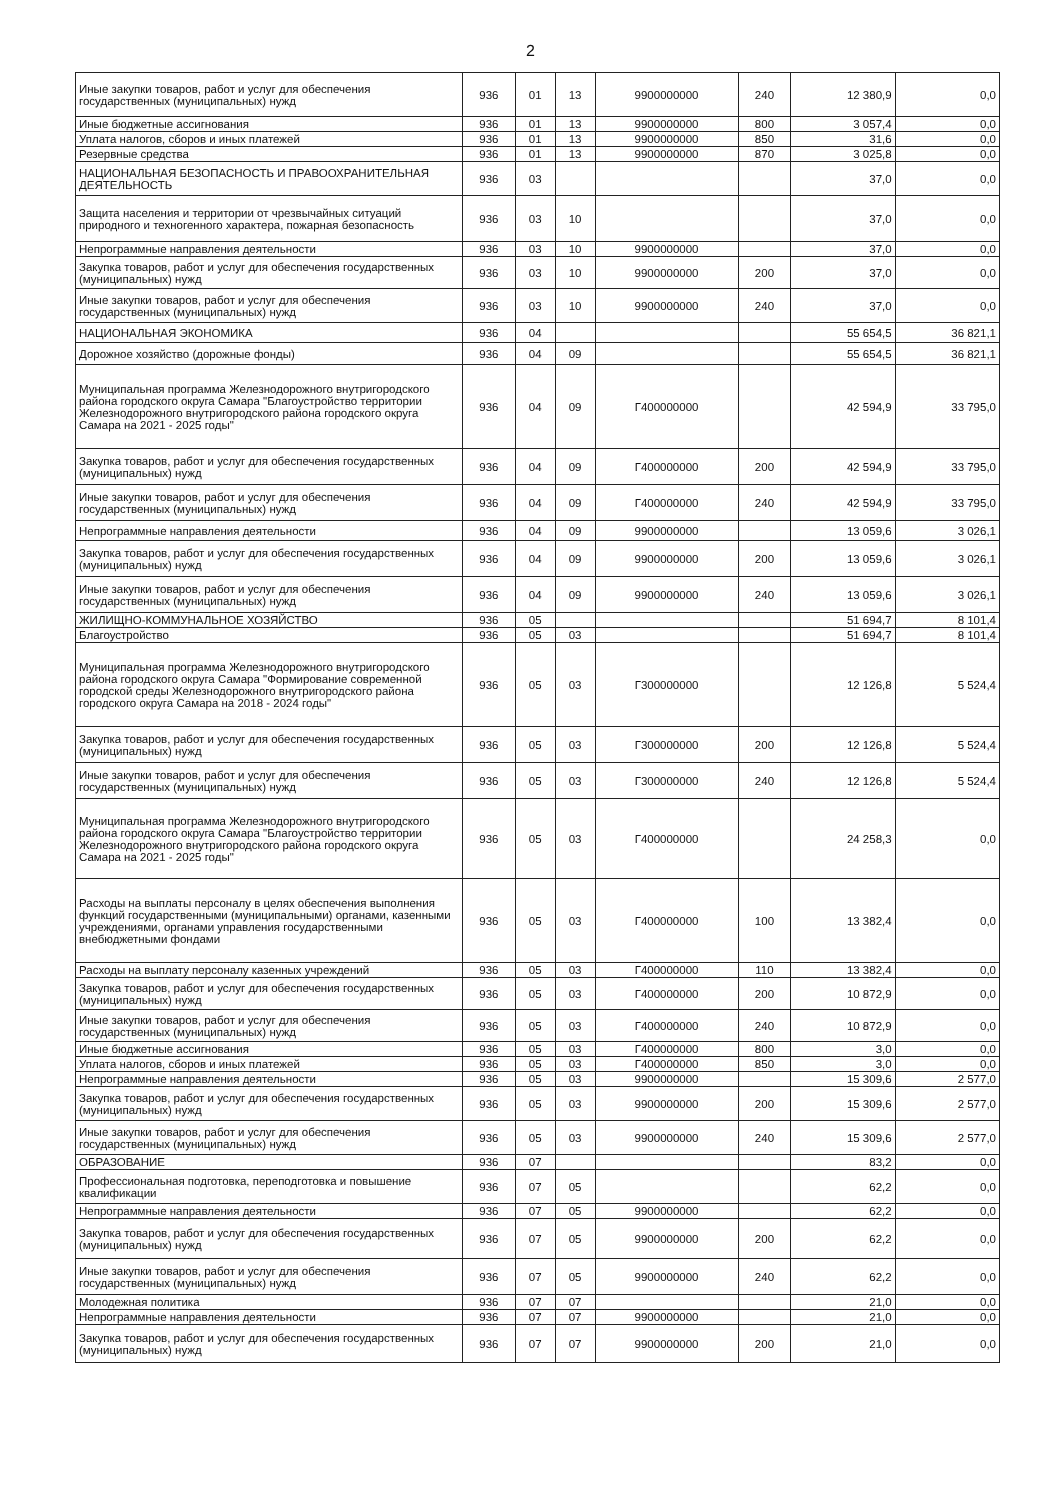2
| Иные закупки товаров, работ и услуг для обеспечения государственных (муниципальных) нужд | 936 | 01 | 13 | 9900000000 | 240 | 12 380,9 | 0,0 |
| Иные бюджетные ассигнования | 936 | 01 | 13 | 9900000000 | 800 | 3 057,4 | 0,0 |
| Уплата налогов, сборов и иных платежей | 936 | 01 | 13 | 9900000000 | 850 | 31,6 | 0,0 |
| Резервные средства | 936 | 01 | 13 | 9900000000 | 870 | 3 025,8 | 0,0 |
| НАЦИОНАЛЬНАЯ БЕЗОПАСНОСТЬ И ПРАВООХРАНИТЕЛЬНАЯ ДЕЯТЕЛЬНОСТЬ | 936 | 03 | | | | 37,0 | 0,0 |
| Защита населения и территории от чрезвычайных ситуаций природного и техногенного характера, пожарная безопасность | 936 | 03 | 10 | | | 37,0 | 0,0 |
| Непрограммные направления деятельности | 936 | 03 | 10 | 9900000000 | | 37,0 | 0,0 |
| Закупка товаров, работ и услуг для обеспечения государственных (муниципальных) нужд | 936 | 03 | 10 | 9900000000 | 200 | 37,0 | 0,0 |
| Иные закупки товаров, работ и услуг для обеспечения государственных (муниципальных) нужд | 936 | 03 | 10 | 9900000000 | 240 | 37,0 | 0,0 |
| НАЦИОНАЛЬНАЯ ЭКОНОМИКА | 936 | 04 | | | | 55 654,5 | 36 821,1 |
| Дорожное хозяйство (дорожные фонды) | 936 | 04 | 09 | | | 55 654,5 | 36 821,1 |
| Муниципальная программа Железнодорожного внутригородского района городского округа Самара "Благоустройство территории Железнодорожного внутригородского района городского округа Самара на 2021 - 2025 годы" | 936 | 04 | 09 | Г400000000 | | 42 594,9 | 33 795,0 |
| Закупка товаров, работ и услуг для обеспечения государственных (муниципальных) нужд | 936 | 04 | 09 | Г400000000 | 200 | 42 594,9 | 33 795,0 |
| Иные закупки товаров, работ и услуг для обеспечения государственных (муниципальных) нужд | 936 | 04 | 09 | Г400000000 | 240 | 42 594,9 | 33 795,0 |
| Непрограммные направления деятельности | 936 | 04 | 09 | 9900000000 | | 13 059,6 | 3 026,1 |
| Закупка товаров, работ и услуг для обеспечения государственных (муниципальных) нужд | 936 | 04 | 09 | 9900000000 | 200 | 13 059,6 | 3 026,1 |
| Иные закупки товаров, работ и услуг для обеспечения государственных (муниципальных) нужд | 936 | 04 | 09 | 9900000000 | 240 | 13 059,6 | 3 026,1 |
| ЖИЛИЩНО-КОММУНАЛЬНОЕ ХОЗЯЙСТВО | 936 | 05 | | | | 51 694,7 | 8 101,4 |
| Благоустройство | 936 | 05 | 03 | | | 51 694,7 | 8 101,4 |
| Муниципальная программа Железнодорожного внутригородского района городского округа Самара "Формирование современной городской среды Железнодорожного внутригородского района городского округа Самара на 2018 - 2024 годы" | 936 | 05 | 03 | Г300000000 | | 12 126,8 | 5 524,4 |
| Закупка товаров, работ и услуг для обеспечения государственных (муниципальных) нужд | 936 | 05 | 03 | Г300000000 | 200 | 12 126,8 | 5 524,4 |
| Иные закупки товаров, работ и услуг для обеспечения государственных (муниципальных) нужд | 936 | 05 | 03 | Г300000000 | 240 | 12 126,8 | 5 524,4 |
| Муниципальная программа Железнодорожного внутригородского района городского округа Самара "Благоустройство территории Железнодорожного внутригородского района городского округа Самара на 2021 - 2025 годы" | 936 | 05 | 03 | Г400000000 | | 24 258,3 | 0,0 |
| Расходы на выплаты персоналу в целях обеспечения выполнения функций государственными (муниципальными) органами, казенными учреждениями, органами управления государственными внебюджетными фондами | 936 | 05 | 03 | Г400000000 | 100 | 13 382,4 | 0,0 |
| Расходы на выплату персоналу казенных учреждений | 936 | 05 | 03 | Г400000000 | 110 | 13 382,4 | 0,0 |
| Закупка товаров, работ и услуг для обеспечения государственных (муниципальных) нужд | 936 | 05 | 03 | Г400000000 | 200 | 10 872,9 | 0,0 |
| Иные закупки товаров, работ и услуг для обеспечения государственных (муниципальных) нужд | 936 | 05 | 03 | Г400000000 | 240 | 10 872,9 | 0,0 |
| Иные бюджетные ассигнования | 936 | 05 | 03 | Г400000000 | 800 | 3,0 | 0,0 |
| Уплата налогов, сборов и иных платежей | 936 | 05 | 03 | Г400000000 | 850 | 3,0 | 0,0 |
| Непрограммные направления деятельности | 936 | 05 | 03 | 9900000000 | | 15 309,6 | 2 577,0 |
| Закупка товаров, работ и услуг для обеспечения государственных (муниципальных) нужд | 936 | 05 | 03 | 9900000000 | 200 | 15 309,6 | 2 577,0 |
| Иные закупки товаров, работ и услуг для обеспечения государственных (муниципальных) нужд | 936 | 05 | 03 | 9900000000 | 240 | 15 309,6 | 2 577,0 |
| ОБРАЗОВАНИЕ | 936 | 07 | | | | 83,2 | 0,0 |
| Профессиональная подготовка, переподготовка и повышение квалификации | 936 | 07 | 05 | | | 62,2 | 0,0 |
| Непрограммные направления деятельности | 936 | 07 | 05 | 9900000000 | | 62,2 | 0,0 |
| Закупка товаров, работ и услуг для обеспечения государственных (муниципальных) нужд | 936 | 07 | 05 | 9900000000 | 200 | 62,2 | 0,0 |
| Иные закупки товаров, работ и услуг для обеспечения государственных (муниципальных) нужд | 936 | 07 | 05 | 9900000000 | 240 | 62,2 | 0,0 |
| Молодежная политика | 936 | 07 | 07 | | | 21,0 | 0,0 |
| Непрограммные направления деятельности | 936 | 07 | 07 | 9900000000 | | 21,0 | 0,0 |
| Закупка товаров, работ и услуг для обеспечения государственных (муниципальных) нужд | 936 | 07 | 07 | 9900000000 | 200 | 21,0 | 0,0 |